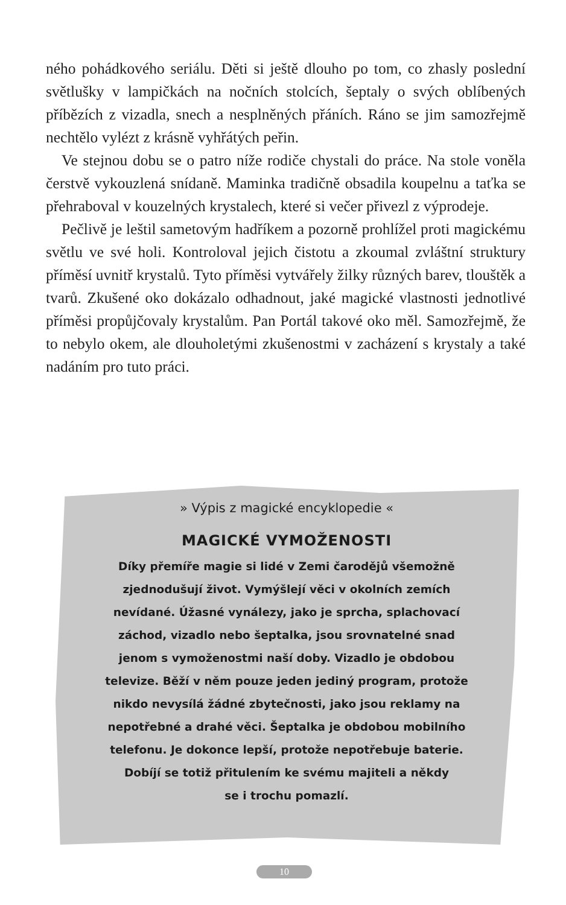ného pohádkového seriálu. Děti si ještě dlouho po tom, co zhasly poslední světlušky v lampičkách na nočních stolcích, šeptaly o svých oblíbených příbězích z vizadla, snech a nesplněných přáních. Ráno se jim samozřejmě nechtělo vylézt z krásně vyhřátých peřin.
Ve stejnou dobu se o patro níže rodiče chystali do práce. Na stole voněla čerstvě vykouzlená snídaně. Maminka tradičně obsadila koupelnu a taťka se přehraboval v kouzelných krystalech, které si večer přivezl z výprodeje.
Pečlivě je leštil sametovým hadříkem a pozorně prohlížel proti magickému světlu ve své holi. Kontroloval jejich čistotu a zkoumal zvláštní struktury příměsí uvnitř krystalů. Tyto příměsi vytvářely žilky různých barev, tlouštěk a tvarů. Zkušené oko dokázalo odhadnout, jaké magické vlastnosti jednotlivé příměsi propůjčovaly krystalům. Pan Portál takové oko měl. Samozřejmě, že to nebylo okem, ale dlouholetými zkušenostmi v zacházení s krystaly a také nadáním pro tuto práci.
» Výpis z magické encyklopedie «
MAGICKÉ VYMOŽENOSTI
Díky přemíře magie si lidé v Zemi čarodějů všemožně
zjednodušují život. Vymýšlejí věci v okolních zemích
nevídané. Úžasné vynálezy, jako je sprcha, splachovací
záchod, vizadlo nebo šeptalka, jsou srovnatelné snad
jenom s vymoženostmi naší doby. Vizadlo je obdobou
televize. Běží v něm pouze jeden jediný program, protože
nikdo nevysílá žádné zbytečnosti, jako jsou reklamy na
nepotřebné a drahé věci. Šeptalka je obdobou mobilního
telefonu. Je dokonce lepší, protože nepotřebuje baterie.
Dobíjí se totiž přitulením ke svému majiteli a někdy
se i trochu pomazlí.
10